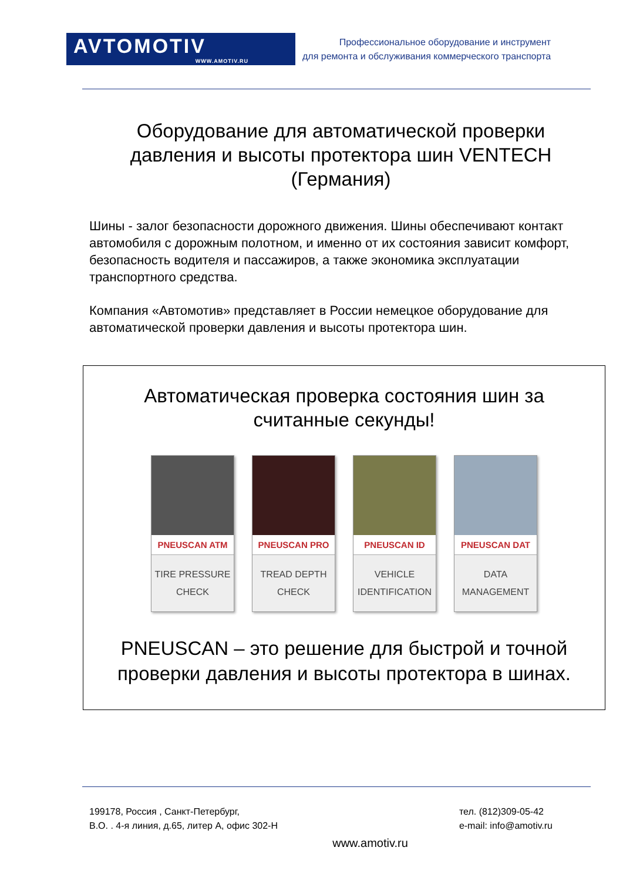AVTOMOTIV
WWW.AMOTIV.RU
Профессиональное оборудование и инструмент
для ремонта и обслуживания коммерческого транспорта
Оборудование для автоматической проверки давления и высоты протектора шин VENTECH (Германия)
Шины - залог безопасности дорожного движения. Шины обеспечивают контакт автомобиля с дорожным полотном, и именно от их состояния зависит комфорт, безопасность водителя и пассажиров, а также экономика эксплуатации транспортного средства.
Компания «Автомотив» представляет в России немецкое оборудование для автоматической проверки давления и высоты протектора шин.
Автоматическая проверка состояния шин за считанные секунды!
PNEUSCAN ATM
TIRE PRESSURE
CHECK
PNEUSCAN PRO
TREAD DEPTH
CHECK
PNEUSCAN ID
VEHICLE
IDENTIFICATION
PNEUSCAN DAT
DATA
MANAGEMENT
PNEUSCAN – это решение для быстрой и точной проверки давления и высоты протектора в шинах.
199178, Россия , Санкт-Петербург,
В.О. . 4-я линия, д.65, литер А, офис 302-Н
тел. (812)309-05-42
e-mail: info@amotiv.ru
www.amotiv.ru